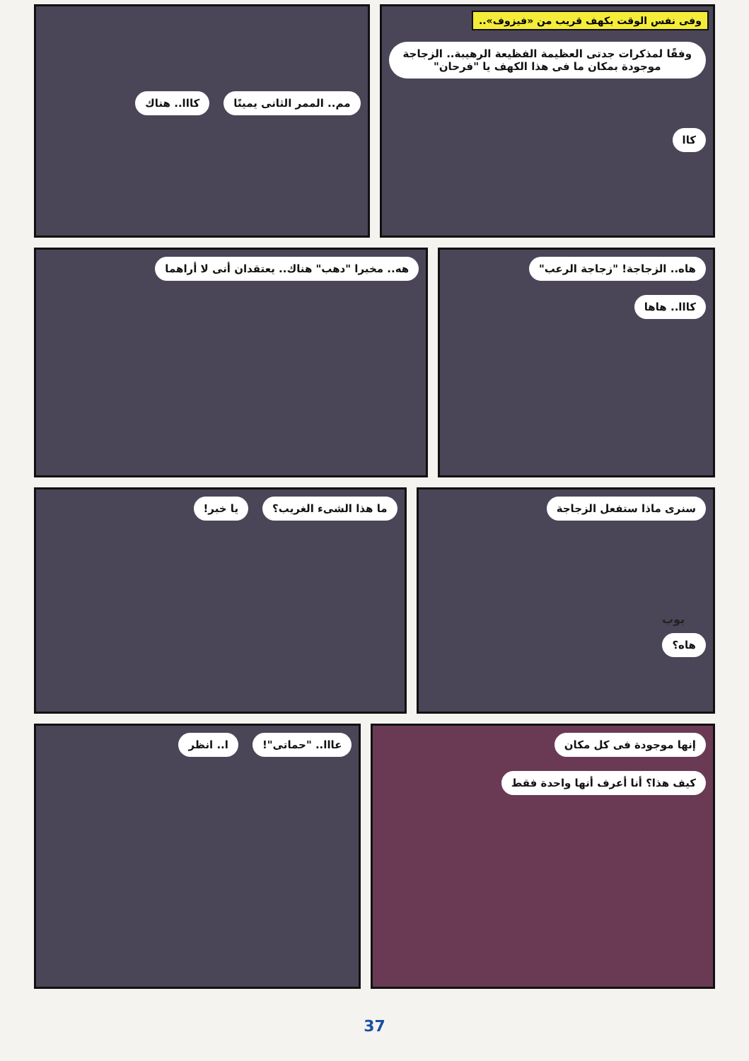وفى نفس الوقت بكهف قريب من «فيزوف»..
وفقًا لمذكرات جدتى العظيمة الفظيعة الرهيبة.. الزجاجة موجودة بمكان ما فى هذا الكهف يا "فرحان"
كاا
مم.. الممر الثانى يمينًا
كااا.. هناك
هاه.. الزجاجة! "زجاجة الرعب" كااا.. هاها
هه.. مخبرا "دهب" هناك.. يعتقدان أنى لا أراهما
سنرى ماذا ستفعل الزجاجة
بوب
هاه؟
ما هذا الشىء الغريب؟ يا خبر!
إنها موجودة فى كل مكان
كيف هذا؟ أنا أعرف أنها واحدة فقط
عااا.. "حماتى"! ا.. انظر
37